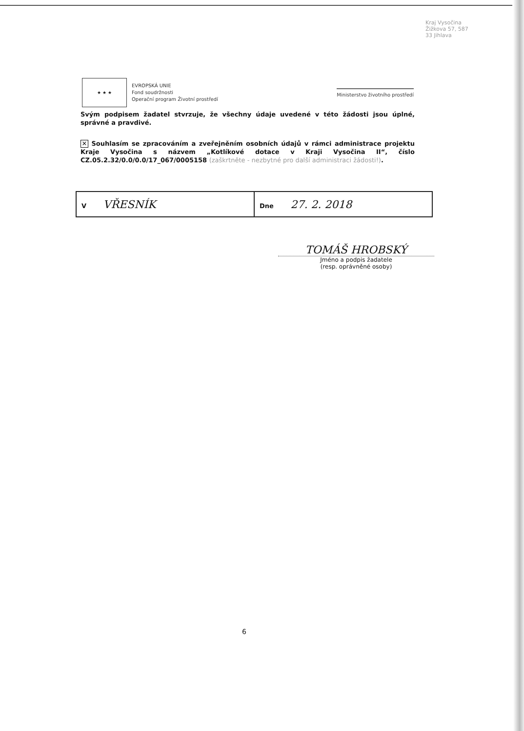Kraj Vysočina
Žižkova 57, 587 33 Jihlava
★ ★ ★
EVROPSKÁ UNIE
Fond soudržnosti
Operační program Životní prostředí
Ministerstvo životního prostředí
Svým podpisem žadatel stvrzuje, že všechny údaje uvedené v této žádosti jsou úplné, správné a pravdivé.
✕ Souhlasím se zpracováním a zveřejněním osobních údajů v rámci administrace projektu Kraje Vysočina s názvem „Kotlíkové dotace v Kraji Vysočina II“, číslo CZ.05.2.32/0.0/0.0/17_067/0005158 (zaškrtněte - nezbytné pro další administraci žádosti!).
| V VŘESNÍK | Dne 27. 2. 2018 |
TOMÁŠ HROBSKÝ
Jméno a podpis žadatele
(resp. oprávněné osoby)
6